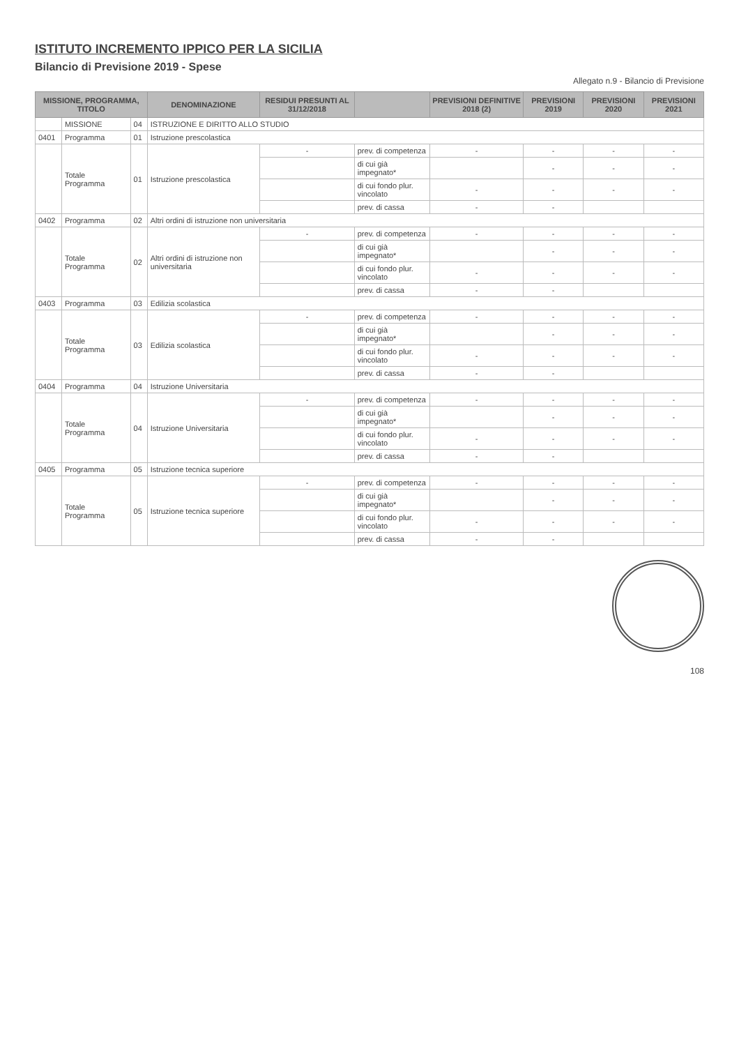ISTITUTO INCREMENTO IPPICO PER LA SICILIA
Bilancio di Previsione 2019 - Spese
Allegato n.9 - Bilancio di Previsione
| MISSIONE, PROGRAMMA, TITOLO | | | DENOMINAZIONE | RESIDUI PRESUNTI AL 31/12/2018 | | PREVISIONI DEFINITIVE 2018 (2) | PREVISIONI 2019 | PREVISIONI 2020 | PREVISIONI 2021 |
| --- | --- | --- | --- | --- | --- | --- | --- | --- | --- |
| | MISSIONE | 04 | ISTRUZIONE E DIRITTO ALLO STUDIO | | | | | | |
| 0401 | Programma | 01 | Istruzione prescolastica | | | | | | |
| | Totale Programma | 01 | Istruzione prescolastica | - | prev. di competenza | - | - | - | - |
| | | | | | di cui già impegnato* | | - | - | - |
| | | | | | di cui fondo plur. vincolato | - | - | - | - |
| | | | | | prev. di cassa | - | - | | |
| 0402 | Programma | 02 | Altri ordini di istruzione non universitaria | | | | | | |
| | Totale Programma | 02 | Altri ordini di istruzione non universitaria | - | prev. di competenza | - | - | - | - |
| | | | | | di cui già impegnato* | | - | - | - |
| | | | | | di cui fondo plur. vincolato | - | - | - | - |
| | | | | | prev. di cassa | - | - | | |
| 0403 | Programma | 03 | Edilizia scolastica | | | | | | |
| | Totale Programma | 03 | Edilizia scolastica | - | prev. di competenza | - | - | - | - |
| | | | | | di cui già impegnato* | | - | - | - |
| | | | | | di cui fondo plur. vincolato | - | - | - | - |
| | | | | | prev. di cassa | - | - | | |
| 0404 | Programma | 04 | Istruzione Universitaria | | | | | | |
| | Totale Programma | 04 | Istruzione Universitaria | - | prev. di competenza | - | - | - | - |
| | | | | | di cui già impegnato* | | - | - | - |
| | | | | | di cui fondo plur. vincolato | - | - | - | - |
| | | | | | prev. di cassa | - | - | | |
| 0405 | Programma | 05 | Istruzione tecnica superiore | | | | | | |
| | Totale Programma | 05 | Istruzione tecnica superiore | - | prev. di competenza | - | - | - | - |
| | | | | | di cui già impegnato* | | - | - | - |
| | | | | | di cui fondo plur. vincolato | - | - | - | - |
| | | | | | prev. di cassa | - | - | | |
108